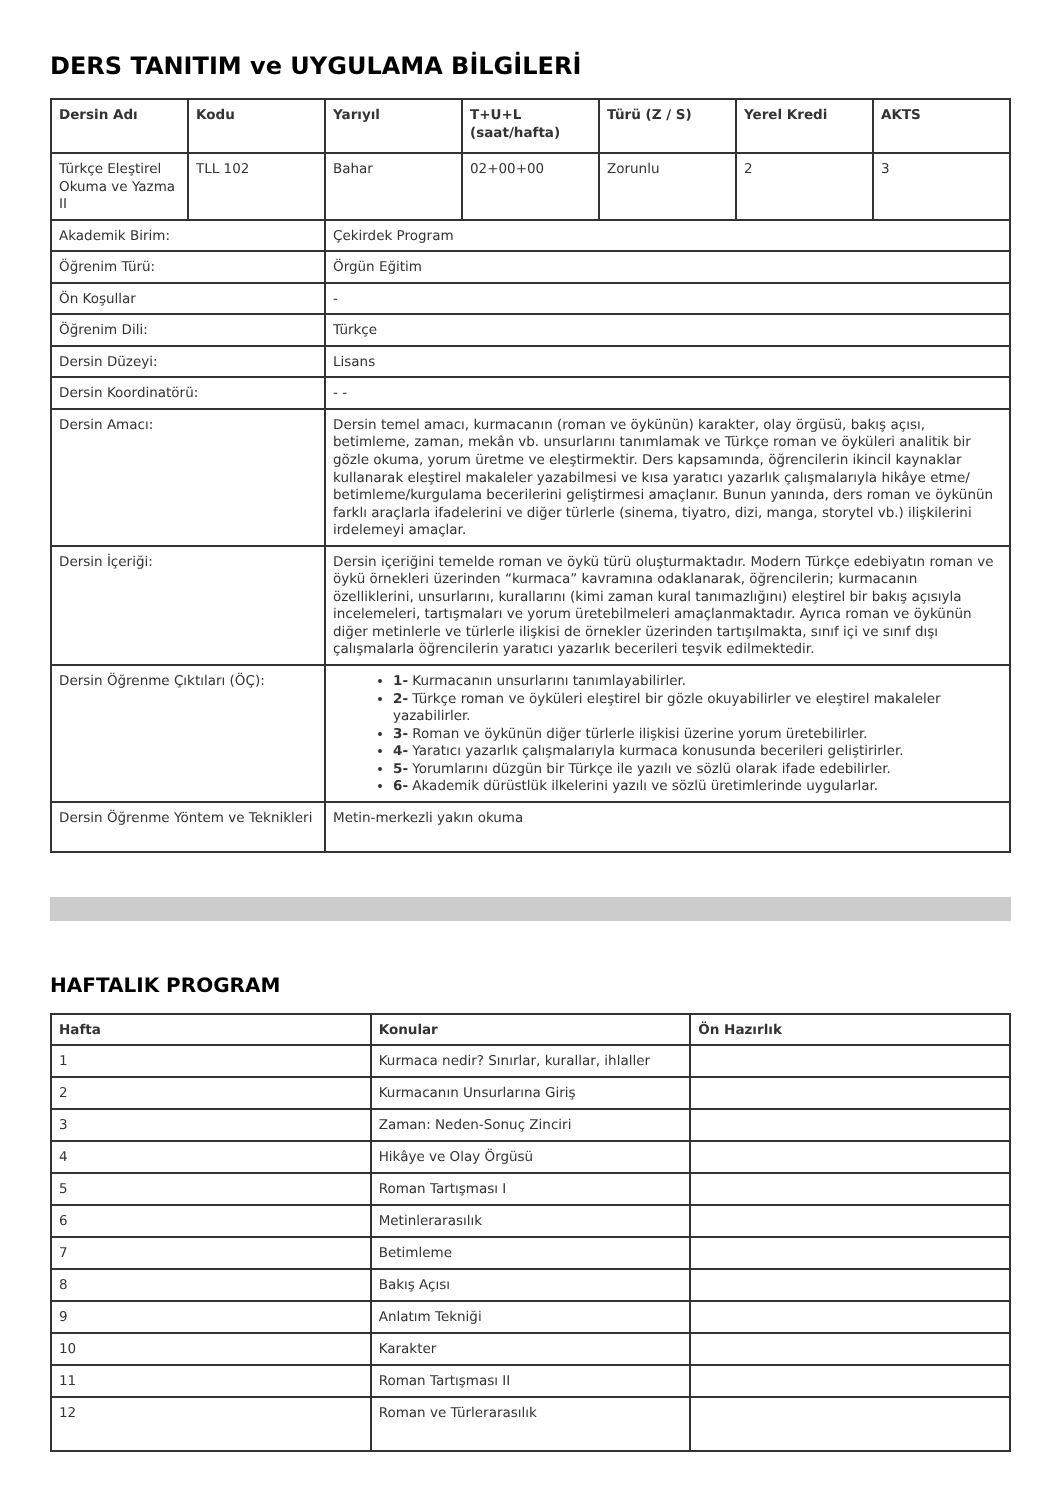DERS TANITIM ve UYGULAMA BİLGİLERİ
| Dersin Adı | Kodu | Yarıyıl | T+U+L (saat/hafta) | Türü (Z / S) | Yerel Kredi | AKTS |
| --- | --- | --- | --- | --- | --- | --- |
| Türkçe Eleştirel Okuma ve Yazma II | TLL 102 | Bahar | 02+00+00 | Zorunlu | 2 | 3 |
| Akademik Birim: | | Çekirdek Program | | | | |
| Öğrenim Türü: | | Örgün Eğitim | | | | |
| Ön Koşullar | | - | | | | |
| Öğrenim Dili: | | Türkçe | | | | |
| Dersin Düzeyi: | | Lisans | | | | |
| Dersin Koordinatörü: | | - - | | | | |
| Dersin Amacı: | | Dersin temel amacı, kurmacanın (roman ve öykünün) karakter, olay örgüsü, bakış açısı, betimleme, zaman, mekân vb. unsurlarını tanımlamak ve Türkçe roman ve öyküleri analitik bir gözle okuma, yorum üretme ve eleştirmektir. Ders kapsamında, öğrencilerin ikincil kaynaklar kullanarak eleştirel makaleler yazabilmesi ve kısa yaratıcı yazarlık çalışmalarıyla hikâye etme/ betimleme/kurgulama becerilerini geliştirmesi amaçlanır. Bunun yanında, ders roman ve öykünün farklı araçlarla ifadelerini ve diğer türlerle (sinema, tiyatro, dizi, manga, storytel vb.) ilişkilerini irdelemeyi amaçlar. | | | | |
| Dersin İçeriği: | | Dersin içeriğini temelde roman ve öykü türü oluşturmaktadır. Modern Türkçe edebiyatın roman ve öykü örnekleri üzerinden “kurmaca” kavramına odaklanarak, öğrencilerin; kurmacanın özelliklerini, unsurlarını, kurallarını (kimi zaman kural tanımazlığını) eleştirel bir bakış açısıyla incelemeleri, tartışmaları ve yorum üretebilmeleri amaçlanmaktadır. Ayrıca roman ve öykünün diğer metinlerle ve türlerle ilişkisi de örnekler üzerinden tartışılmakta, sınıf içi ve sınıf dışı çalışmalarla öğrencilerin yaratıcı yazarlık becerileri teşvik edilmektedir. | | | | |
| Dersin Öğrenme Çıktıları (ÖÇ): | | 1- Kurmacanın unsurlarını tanımlayabilirler. 2- Türkçe roman ve öyküleri eleştirel bir gözle okuyabilirler ve eleştirel makaleler yazabilirler. 3- Roman ve öykünün diğer türlerle ilişkisi üzerine yorum üretebilirler. 4- Yaratıcı yazarlık çalışmalarıyla kurmaca konusunda becerileri geliştirirler. 5- Yorumlarını düzgün bir Türkçe ile yazılı ve sözlü olarak ifade edebilirler. 6- Akademik dürüstlük ilkelerini yazılı ve sözlü üretimlerinde uygularlar. | | | | |
| Dersin Öğrenme Yöntem ve Teknikleri | | Metin-merkezli yakın okuma | | | | |
HAFTALIK PROGRAM
| Hafta | Konular | Ön Hazırlık |
| --- | --- | --- |
| 1 | Kurmaca nedir? Sınırlar, kurallar, ihlaller | |
| 2 | Kurmacanın Unsurlarına Giriş | |
| 3 | Zaman: Neden-Sonuç Zinciri | |
| 4 | Hikâye ve Olay Örgüsü | |
| 5 | Roman Tartışması I | |
| 6 | Metinlerarasılık | |
| 7 | Betimleme | |
| 8 | Bakış Açısı | |
| 9 | Anlatım Tekniği | |
| 10 | Karakter | |
| 11 | Roman Tartışması II | |
| 12 | Roman ve Türlerarasılık | |